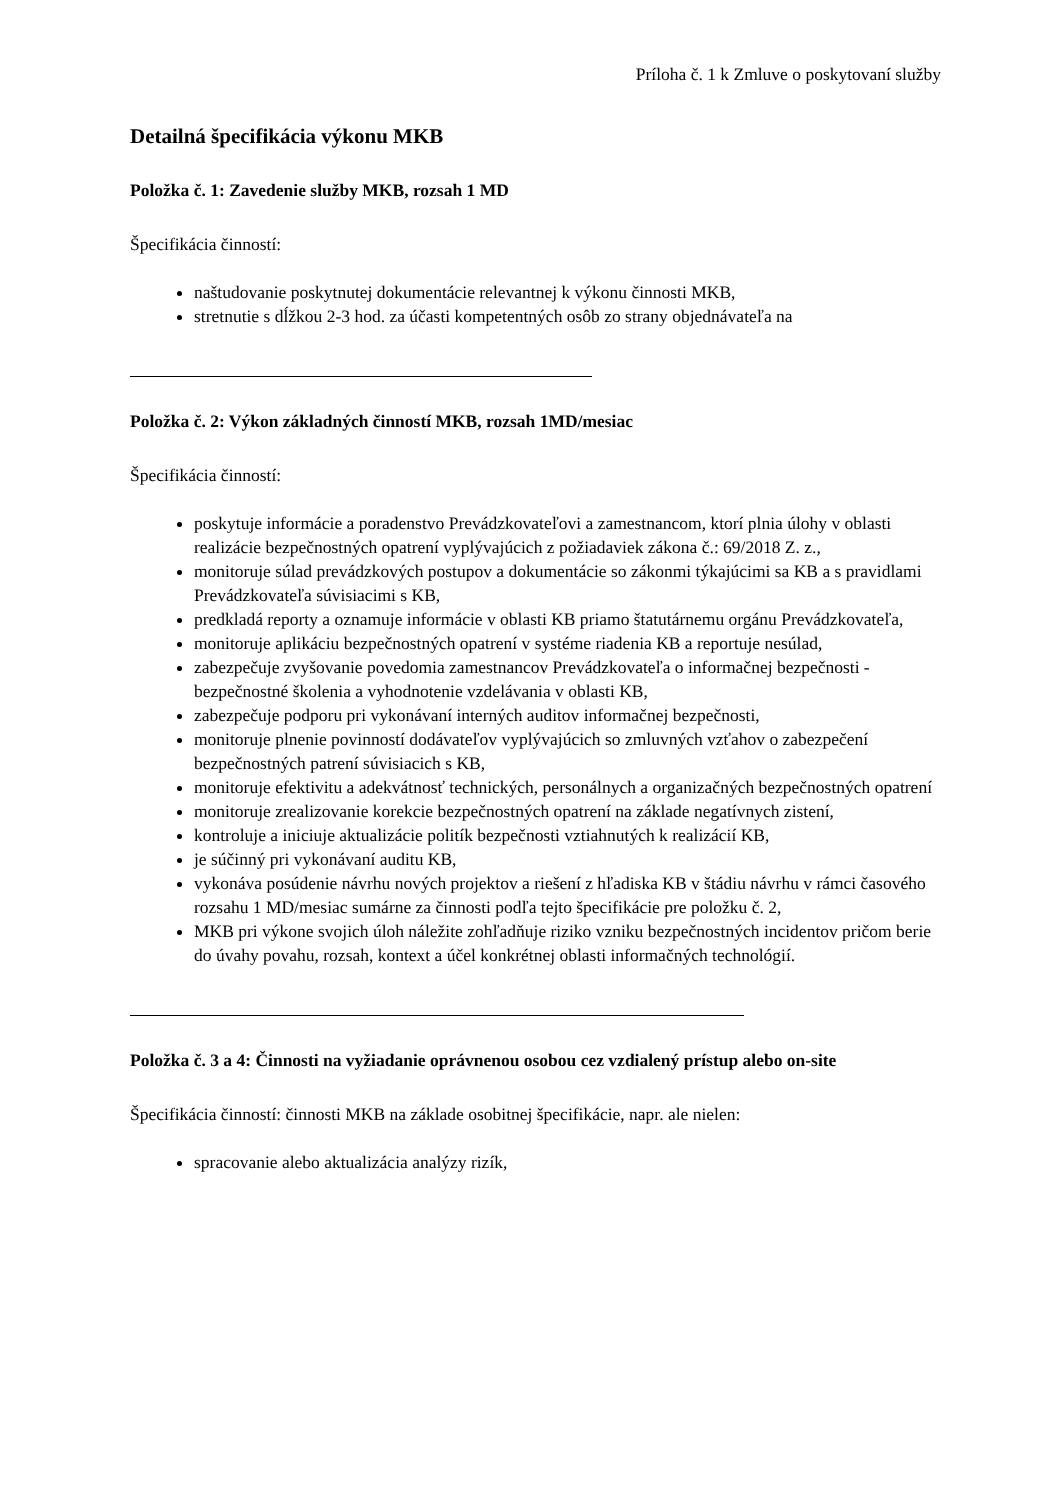Príloha č. 1 k Zmluve o poskytovaní služby
Detailná špecifikácia výkonu MKB
Položka č. 1: Zavedenie služby MKB, rozsah 1 MD
Špecifikácia činností:
naštudovanie poskytnutej dokumentácie relevantnej k výkonu činnosti MKB,
stretnutie s dĺžkou 2-3 hod. za účasti kompetentných osôb zo strany objednávateľa na
Položka č. 2: Výkon základných činností MKB, rozsah 1MD/mesiac
Špecifikácia činností:
poskytuje informácie a poradenstvo Prevádzkovateľovi a zamestnancom, ktorí plnia úlohy v oblasti realizácie bezpečnostných opatrení vyplývajúcich z požiadaviek zákona č.: 69/2018 Z. z.,
monitoruje súlad prevádzkových postupov a dokumentácie so zákonmi týkajúcimi sa KB a s pravidlami Prevádzkovateľa súvisiacimi s KB,
predkladá reporty a oznamuje informácie v oblasti KB priamo štatutárnemu orgánu Prevádzkovateľa,
monitoruje aplikáciu bezpečnostných opatrení v systéme riadenia KB a reportuje nesúlad,
zabezpečuje zvyšovanie povedomia zamestnancov Prevádzkovateľa o informačnej bezpečnosti - bezpečnostné školenia a vyhodnotenie vzdelávania v oblasti KB,
zabezpečuje podporu pri vykonávaní interných auditov informačnej bezpečnosti,
monitoruje plnenie povinností dodávateľov vyplývajúcich so zmluvných vzťahov o zabezpečení bezpečnostných patrení súvisiacich s KB,
monitoruje efektivitu a adekvátnosť technických, personálnych a organizačných bezpečnostných opatrení
monitoruje zrealizovanie korekcie bezpečnostných opatrení na základe negatívnych zistení,
kontroluje a iniciuje aktualizácie politík bezpečnosti vztiahnutých k realizácií KB,
je súčinný pri vykonávaní auditu KB,
vykonáva posúdenie návrhu nových projektov a riešení z hľadiska KB v štádiu návrhu v rámci časového rozsahu 1 MD/mesiac sumárne za činnosti podľa tejto špecifikácie pre položku č. 2,
MKB pri výkone svojich úloh náležite zohľadňuje riziko vzniku bezpečnostných incidentov pričom berie do úvahy povahu, rozsah, kontext a účel konkrétnej oblasti informačných technológií.
Položka č. 3 a 4: Činnosti na vyžiadanie oprávnenou osobou cez vzdialený prístup alebo on-site
Špecifikácia činností: činnosti MKB na základe osobitnej špecifikácie, napr. ale nielen:
spracovanie alebo aktualizácia analýzy rizík,